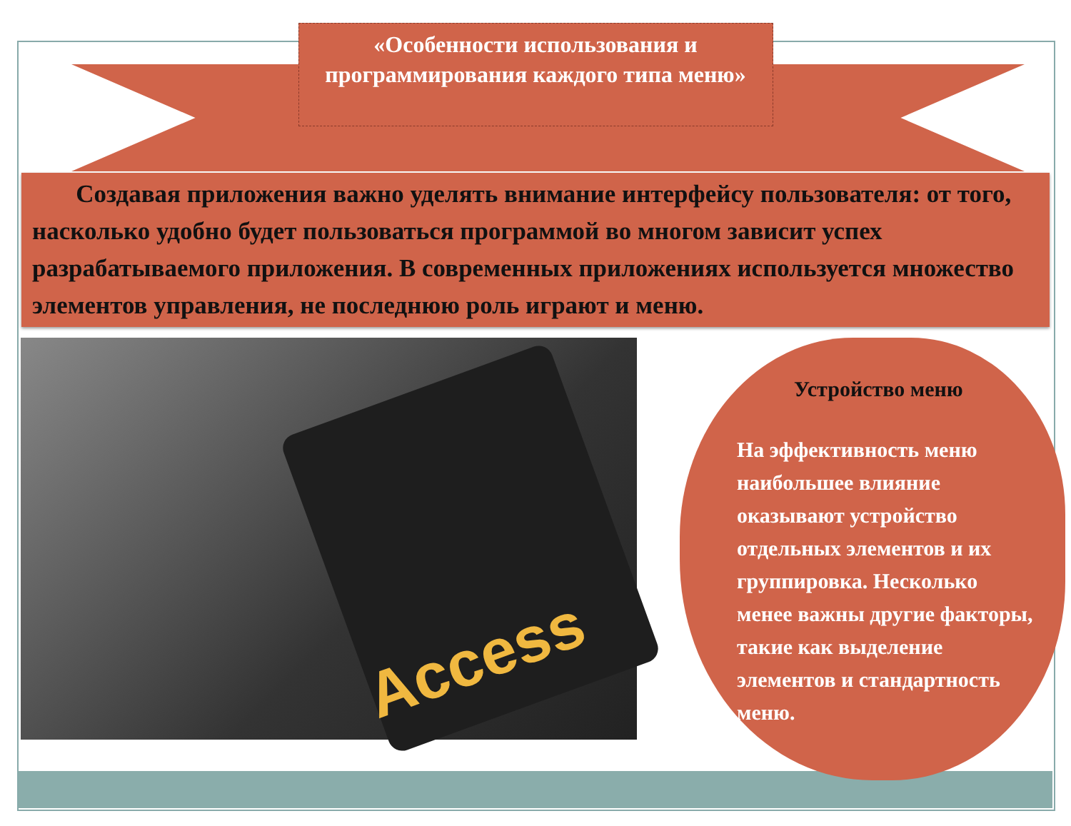«Особенности использования и программирования каждого типа меню»
Создавая приложения важно уделять внимание интерфейсу пользователя: от того, насколько удобно будет пользоваться программой во многом зависит успех разрабатываемого приложения. В современных приложениях используется множество элементов управления, не последнюю роль играют и меню.
Access
Устройство меню
На эффективность меню наибольшее влияние оказывают устройство отдельных элементов и их группировка. Несколько менее важны другие факторы, такие как выделение элементов и стандартность меню.